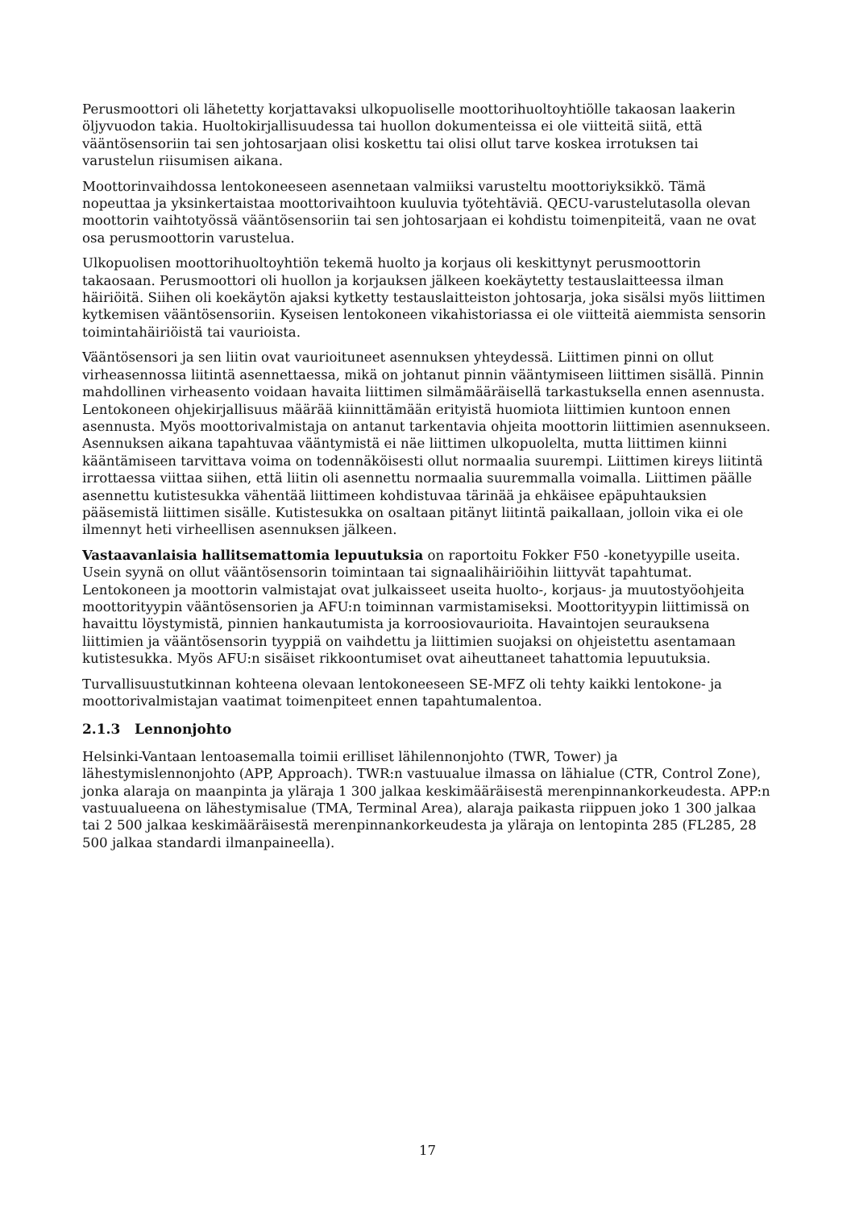Perusmoottori oli lähetetty korjattavaksi ulkopuoliselle moottorihuoltoyhtiölle takaosan laakerin öljyvuodon takia. Huoltokirjallisuudessa tai huollon dokumenteissa ei ole viitteitä siitä, että vääntösensoriin tai sen johtosarjaan olisi koskettu tai olisi ollut tarve koskea irrotuksen tai varustelun riisumisen aikana.
Moottorinvaihdossa lentokoneeseen asennetaan valmiiksi varusteltu moottoriyksikkö. Tämä nopeuttaa ja yksinkertaistaa moottorivaihtoon kuuluvia työtehtäviä. QECU-varustelutasolla olevan moottorin vaihtotyössä vääntösensoriin tai sen johtosarjaan ei kohdistu toimenpiteitä, vaan ne ovat osa perusmoottorin varustelua.
Ulkopuolisen moottorihuoltoyhtiön tekemä huolto ja korjaus oli keskittynyt perusmoottorin takaosaan. Perusmoottori oli huollon ja korjauksen jälkeen koekäytetty testauslaitteessa ilman häiriöitä. Siihen oli koekäytön ajaksi kytketty testauslaitteiston johtosarja, joka sisälsi myös liittimen kytkemisen vääntösensoriin. Kyseisen lentokoneen vikahistoriassa ei ole viitteitä aiemmista sensorin toimintahäiriöistä tai vaurioista.
Vääntösensori ja sen liitin ovat vaurioituneet asennuksen yhteydessä. Liittimen pinni on ollut virheasennossa liitintä asennettaessa, mikä on johtanut pinnin vääntymiseen liittimen sisällä. Pinnin mahdollinen virheasento voidaan havaita liittimen silmämääräisellä tarkastuksella ennen asennusta. Lentokoneen ohjekirjallisuus määrää kiinnittämään erityistä huomiota liittimien kuntoon ennen asennusta. Myös moottorivalmistaja on antanut tarkentavia ohjeita moottorin liittimien asennukseen. Asennuksen aikana tapahtuvaa vääntymistä ei näe liittimen ulkopuolelta, mutta liittimen kiinni kääntämiseen tarvittava voima on todennäköisesti ollut normaalia suurempi. Liittimen kireys liitintä irrottaessa viittaa siihen, että liitin oli asennettu normaalia suuremmalla voimalla. Liittimen päälle asennettu kutistesukka vähentää liittimeen kohdistuvaa tärinää ja ehkäisee epäpuhtauksien pääsemistä liittimen sisälle. Kutistesukka on osaltaan pitänyt liitintä paikallaan, jolloin vika ei ole ilmennyt heti virheellisen asennuksen jälkeen.
Vastaavanlaisia hallitsemattomia lepuutuksia on raportoitu Fokker F50 -konetyypille useita. Usein syynä on ollut vääntösensorin toimintaan tai signaalihäiriöihin liittyvät tapahtumat. Lentokoneen ja moottorin valmistajat ovat julkaisseet useita huolto-, korjaus- ja muutostyöohjeita moottorityypin vääntösensorien ja AFU:n toiminnan varmistamiseksi. Moottorityypin liittimissä on havaittu löystymistä, pinnien hankautumista ja korroosiovaurioita. Havaintojen seurauksena liittimien ja vääntösensorin tyyppiä on vaihdettu ja liittimien suojaksi on ohjeistettu asentamaan kutistesukka. Myös AFU:n sisäiset rikkoontumiset ovat aiheuttaneet tahattomia lepuutuksia.
Turvallisuustutkinnan kohteena olevaan lentokoneeseen SE-MFZ oli tehty kaikki lentokone- ja moottorivalmistajan vaatimat toimenpiteet ennen tapahtumalentoa.
2.1.3 Lennonjohto
Helsinki-Vantaan lentoasemalla toimii erilliset lähilennonjohto (TWR, Tower) ja lähestymislennonjohto (APP, Approach). TWR:n vastuualue ilmassa on lähialue (CTR, Control Zone), jonka alaraja on maanpinta ja yläraja 1 300 jalkaa keskimääräisestä merenpinnankorkeudesta. APP:n vastuualueena on lähestymisalue (TMA, Terminal Area), alaraja paikasta riippuen joko 1 300 jalkaa tai 2 500 jalkaa keskimääräisestä merenpinnankorkeudesta ja yläraja on lentopinta 285 (FL285, 28 500 jalkaa standardi ilmanpaineella).
17